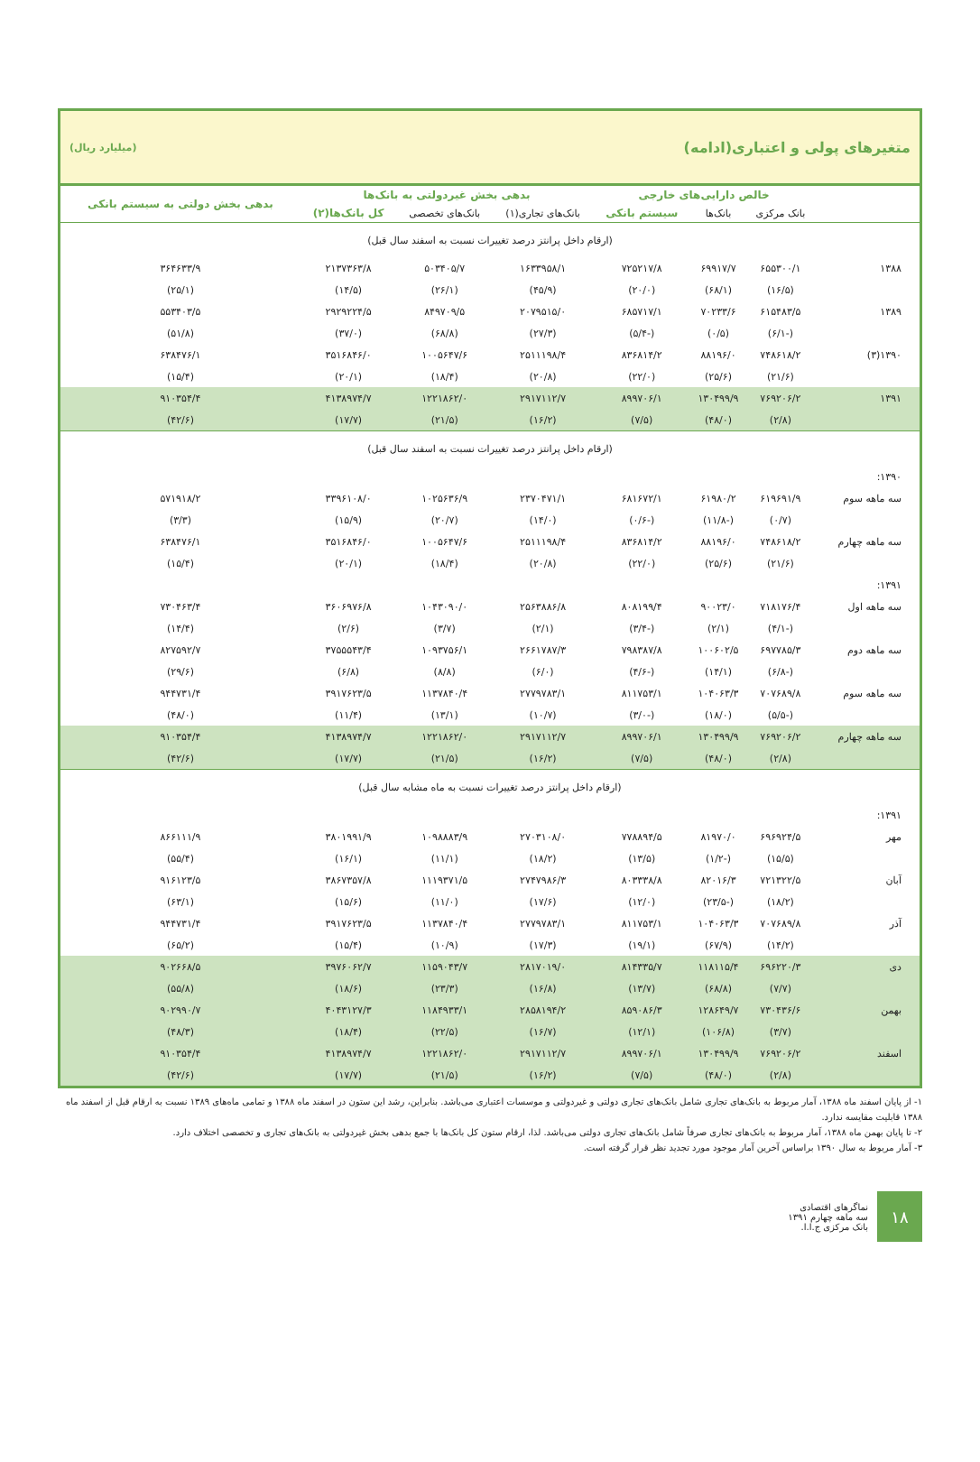متغیرهای پولی و اعتباری(ادامه) (میلیارد ریال)
| | خالص دارایی‌های خارجی | | | بدهی بخش غیردولتی به بانک‌ها | | | بدهی بخش دولتی به سیستم بانکی |
| --- | --- | --- | --- | --- | --- | --- | --- |
| | بانک مرکزی | بانک‌ها | سیستم بانکی | بانک‌های تجاری(۱) | بانک‌های تخصصی | کل بانک‌ها(۲) | |
| (ارقام داخل پرانتز درصد تغییرات نسبت به اسفند سال قبل) | | | | | | | |
| ۱۳۸۸ | ۶۵۵۳۰۰/۱ | ۶۹۹۱۷/۷ | ۷۲۵۲۱۷/۸ | ۱۶۳۳۹۵۸/۱ | ۵۰۳۴۰۵/۷ | ۲۱۳۷۳۶۳/۸ | ۳۶۴۶۳۳/۹ |
| | (۱۶/۵) | (۶۸/۱) | (۲۰/۰) | (۴۵/۹) | (۲۶/۱) | (۱۴/۵) | (۲۵/۱) |
| ۱۳۸۹ | ۶۱۵۴۸۳/۵ | ۷۰۲۳۳/۶ | ۶۸۵۷۱۷/۱ | ۲۰۷۹۵۱۵/۰ | ۸۴۹۷۰۹/۵ | ۲۹۲۹۲۲۴/۵ | ۵۵۳۴۰۳/۵ |
| | (-۶/۱) | (۰/۵) | (-۵/۴) | (۲۷/۳) | (۶۸/۸) | (۳۷/۰) | (۵۱/۸) |
| ۱۳۹۰(۳) | ۷۴۸۶۱۸/۲ | ۸۸۱۹۶/۰ | ۸۳۶۸۱۴/۲ | ۲۵۱۱۱۹۸/۴ | ۱۰۰۵۶۴۷/۶ | ۳۵۱۶۸۴۶/۰ | ۶۳۸۴۷۶/۱ |
| | (۲۱/۶) | (۲۵/۶) | (۲۲/۰) | (۲۰/۸) | (۱۸/۴) | (۲۰/۱) | (۱۵/۴) |
| ۱۳۹۱ | ۷۶۹۲۰۶/۲ | ۱۳۰۴۹۹/۹ | ۸۹۹۷۰۶/۱ | ۲۹۱۷۱۱۲/۷ | ۱۲۲۱۸۶۲/۰ | ۴۱۳۸۹۷۴/۷ | ۹۱۰۳۵۴/۴ |
| | (۲/۸) | (۴۸/۰) | (۷/۵) | (۱۶/۲) | (۲۱/۵) | (۱۷/۷) | (۴۲/۶) |
| (ارقام داخل پرانتز درصد تغییرات نسبت به اسفند سال قبل) | | | | | | | |
| ۱۳۹۰: | | | | | | | |
| سه ماهه سوم | ۶۱۹۶۹۱/۹ | ۶۱۹۸۰/۲ | ۶۸۱۶۷۲/۱ | ۲۳۷۰۴۷۱/۱ | ۱۰۲۵۶۳۶/۹ | ۳۳۹۶۱۰۸/۰ | ۵۷۱۹۱۸/۲ |
| | (۰/۷) | (-۱۱/۸) | (-۰/۶) | (۱۴/۰) | (۲۰/۷) | (۱۵/۹) | (۳/۳) |
| سه ماهه چهارم | ۷۴۸۶۱۸/۲ | ۸۸۱۹۶/۰ | ۸۳۶۸۱۴/۲ | ۲۵۱۱۱۹۸/۴ | ۱۰۰۵۶۴۷/۶ | ۳۵۱۶۸۴۶/۰ | ۶۳۸۴۷۶/۱ |
| | (۲۱/۶) | (۲۵/۶) | (۲۲/۰) | (۲۰/۸) | (۱۸/۴) | (۲۰/۱) | (۱۵/۴) |
| ۱۳۹۱: | | | | | | | |
| سه ماهه اول | ۷۱۸۱۷۶/۴ | ۹۰۰۲۳/۰ | ۸۰۸۱۹۹/۴ | ۲۵۶۳۸۸۶/۸ | ۱۰۴۳۰۹۰/۰ | ۳۶۰۶۹۷۶/۸ | ۷۳۰۴۶۳/۴ |
| | (-۴/۱) | (۲/۱) | (-۳/۴) | (۲/۱) | (۳/۷) | (۲/۶) | (۱۴/۴) |
| سه ماهه دوم | ۶۹۷۷۸۵/۳ | ۱۰۰۶۰۲/۵ | ۷۹۸۳۸۷/۸ | ۲۶۶۱۷۸۷/۳ | ۱۰۹۳۷۵۶/۱ | ۳۷۵۵۵۴۳/۴ | ۸۲۷۵۹۲/۷ |
| | (-۶/۸) | (۱۴/۱) | (-۴/۶) | (۶/۰) | (۸/۸) | (۶/۸) | (۲۹/۶) |
| سه ماهه سوم | ۷۰۷۶۸۹/۸ | ۱۰۴۰۶۳/۳ | ۸۱۱۷۵۳/۱ | ۲۷۷۹۷۸۳/۱ | ۱۱۳۷۸۴۰/۴ | ۳۹۱۷۶۲۳/۵ | ۹۴۴۷۳۱/۴ |
| | (-۵/۵) | (۱۸/۰) | (-۳/۰) | (۱۰/۷) | (۱۳/۱) | (۱۱/۴) | (۴۸/۰) |
| سه ماهه چهارم | ۷۶۹۲۰۶/۲ | ۱۳۰۴۹۹/۹ | ۸۹۹۷۰۶/۱ | ۲۹۱۷۱۱۲/۷ | ۱۲۲۱۸۶۲/۰ | ۴۱۳۸۹۷۴/۷ | ۹۱۰۳۵۴/۴ |
| | (۲/۸) | (۴۸/۰) | (۷/۵) | (۱۶/۲) | (۲۱/۵) | (۱۷/۷) | (۴۲/۶) |
| (ارقام داخل پرانتز درصد تغییرات نسبت به ماه مشابه سال قبل) | | | | | | | |
| ۱۳۹۱: | | | | | | | |
| مهر | ۶۹۶۹۲۴/۵ | ۸۱۹۷۰/۰ | ۷۷۸۸۹۴/۵ | ۲۷۰۳۱۰۸/۰ | ۱۰۹۸۸۸۳/۹ | ۳۸۰۱۹۹۱/۹ | ۸۶۶۱۱۱/۹ |
| | (۱۵/۵) | (-۱/۲) | (۱۳/۵) | (۱۸/۲) | (۱۱/۱) | (۱۶/۱) | (۵۵/۴) |
| آبان | ۷۲۱۳۲۲/۵ | ۸۲۰۱۶/۳ | ۸۰۳۳۳۸/۸ | ۲۷۴۷۹۸۶/۳ | ۱۱۱۹۳۷۱/۵ | ۳۸۶۷۳۵۷/۸ | ۹۱۶۱۲۳/۵ |
| | (۱۸/۲) | (-۲۳/۵) | (۱۲/۰) | (۱۷/۶) | (۱۱/۰) | (۱۵/۶) | (۶۳/۱) |
| آذر | ۷۰۷۶۸۹/۸ | ۱۰۴۰۶۳/۳ | ۸۱۱۷۵۳/۱ | ۲۷۷۹۷۸۳/۱ | ۱۱۳۷۸۴۰/۴ | ۳۹۱۷۶۲۳/۵ | ۹۴۴۷۳۱/۴ |
| | (۱۴/۲) | (۶۷/۹) | (۱۹/۱) | (۱۷/۳) | (۱۰/۹) | (۱۵/۴) | (۶۵/۲) |
| دی | ۶۹۶۲۲۰/۳ | ۱۱۸۱۱۵/۴ | ۸۱۴۳۳۵/۷ | ۲۸۱۷۰۱۹/۰ | ۱۱۵۹۰۴۳/۷ | ۳۹۷۶۰۶۲/۷ | ۹۰۲۶۶۸/۵ |
| | (۷/۷) | (۶۸/۸) | (۱۳/۷) | (۱۶/۸) | (۲۳/۳) | (۱۸/۶) | (۵۵/۸) |
| بهمن | ۷۳۰۴۳۶/۶ | ۱۲۸۶۴۹/۷ | ۸۵۹۰۸۶/۳ | ۲۸۵۸۱۹۴/۲ | ۱۱۸۴۹۳۳/۱ | ۴۰۴۳۱۲۷/۳ | ۹۰۲۹۹۰/۷ |
| | (۳/۷) | (۱۰۶/۸) | (۱۲/۱) | (۱۶/۷) | (۲۲/۵) | (۱۸/۴) | (۴۸/۳) |
| اسفند | ۷۶۹۲۰۶/۲ | ۱۳۰۴۹۹/۹ | ۸۹۹۷۰۶/۱ | ۲۹۱۷۱۱۲/۷ | ۱۲۲۱۸۶۲/۰ | ۴۱۳۸۹۷۴/۷ | ۹۱۰۳۵۴/۴ |
| | (۲/۸) | (۴۸/۰) | (۷/۵) | (۱۶/۲) | (۲۱/۵) | (۱۷/۷) | (۴۲/۶) |
۱- از پایان اسفند ماه ۱۳۸۸، آمار مربوط به بانک‌های تجاری شامل بانک‌های تجاری دولتی و غیردولتی و موسسات اعتباری می‌باشد. بنابراین، رشد این ستون در اسفند ماه ۱۳۸۸ و تمامی ماه‌های ۱۳۸۹ نسبت به ارقام قبل از اسفند ماه ۱۳۸۸ قابلیت مقایسه ندارد.
۲- تا پایان بهمن ماه ۱۳۸۸، آمار مربوط به بانک‌های تجاری صرفاً شامل بانک‌های تجاری دولتی می‌باشد. لذا، ارقام ستون کل بانک‌ها با جمع بدهی بخش غیردولتی به بانک‌های تجاری و تخصصی اختلاف دارد.
۳- آمار مربوط به سال ۱۳۹۰ براساس آخرین آمار موجود مورد تجدید نظر قرار گرفته است.
۱۸
نماگرهای اقتصادی
سه ماهه چهارم ۱۳۹۱
بانک مرکزی ج.ا.ا.